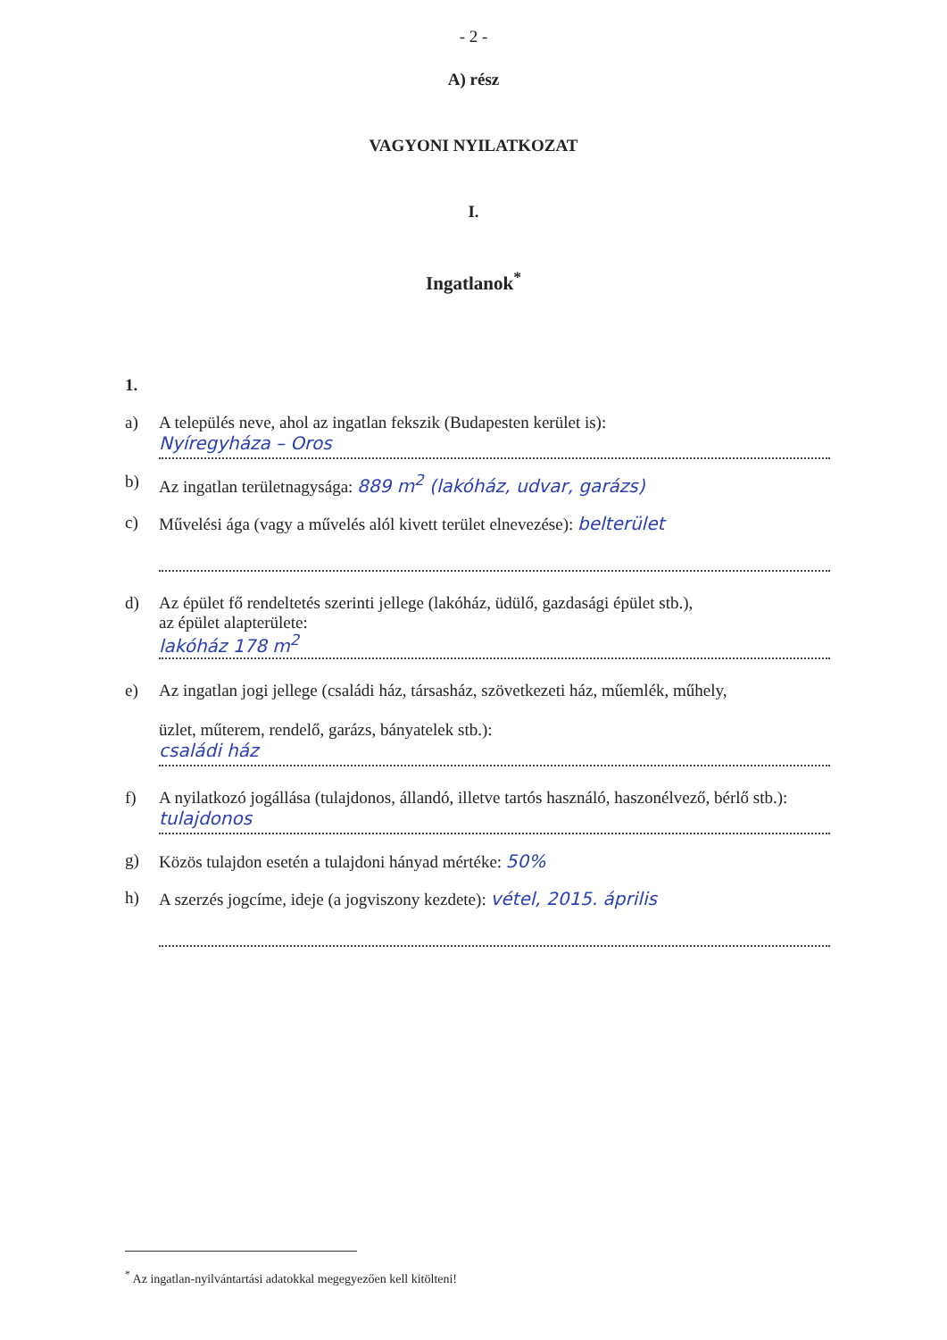- 2 -
A) rész
VAGYONI NYILATKOZAT
I.
Ingatlanok<sup>*</sup>
1.
a) A település neve, ahol az ingatlan fekszik (Budapesten kerület is):
Nyíregyháza – Oros
b) Az ingatlan területnagysága: 889 m<sup>2</sup> (lakóház, udvar, garázs)
c) Művelési ága (vagy a művelés alól kivett terület elnevezése): belterület
d) Az épület fő rendeltetés szerinti jellege (lakóház, üdülő, gazdasági épület stb.),
az épület alapterülete:
lakóház 178 m<sup>2</sup>
e) Az ingatlan jogi jellege (családi ház, társasház, szövetkezeti ház, műemlék, műhely,
üzlet, műterem, rendelő, garázs, bányatelek stb.):
családi ház
f) A nyilatkozó jogállása (tulajdonos, állandó, illetve tartós használó, haszonélvező, bérlő stb.):
tulajdonos
g) Közös tulajdon esetén a tulajdoni hányad mértéke: 50%
h) A szerzés jogcíme, ideje (a jogviszony kezdete): vétel, 2015. április
<sup>*</sup> Az ingatlan-nyilvántartási adatokkal megegyezően kell kitölteni!